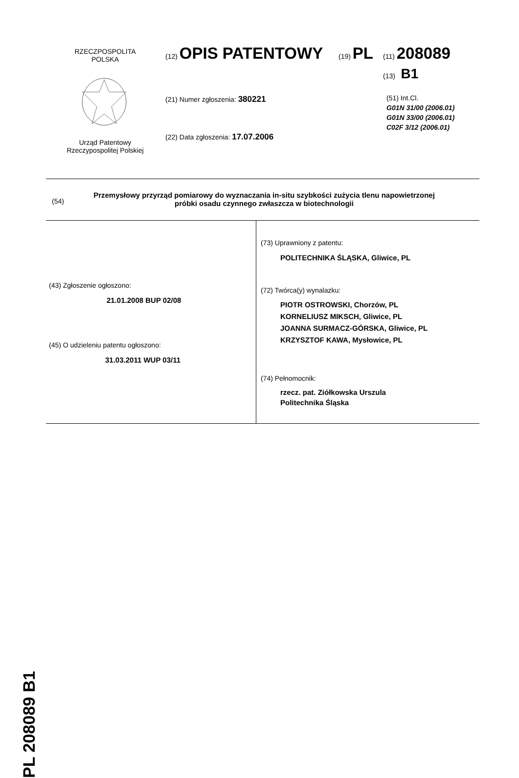RZECZPOSPOLITA
POLSKA
Urząd Patentowy
Rzeczypospolitej Polskiej
(12) OPIS PATENTOWY (19) PL (11) 208089
(13) B1
(21) Numer zgłoszenia: 380221
(22) Data zgłoszenia: 17.07.2006
(51) Int.Cl.
G01N 31/00 (2006.01)
G01N 33/00 (2006.01)
C02F 3/12 (2006.01)
(54)
Przemysłowy przyrząd pomiarowy do wyznaczania in-situ szybkości zużycia tlenu napowietrzonej próbki osadu czynnego zwłaszcza w biotechnologii
(43) Zgłoszenie ogłoszono:
21.01.2008 BUP 02/08
(45) O udzieleniu patentu ogłoszono:
31.03.2011 WUP 03/11
(73) Uprawniony z patentu:
POLITECHNIKA ŚLĄSKA, Gliwice, PL
(72) Twórca(y) wynalazku:
PIOTR OSTROWSKI, Chorzów, PL
KORNELIUSZ MIKSCH, Gliwice, PL
JOANNA SURMACZ-GÓRSKA, Gliwice, PL
KRZYSZTOF KAWA, Mysłowice, PL
(74) Pełnomocnik:
rzecz. pat. Ziółkowska Urszula
Politechnika Śląska
PL 208089 B1